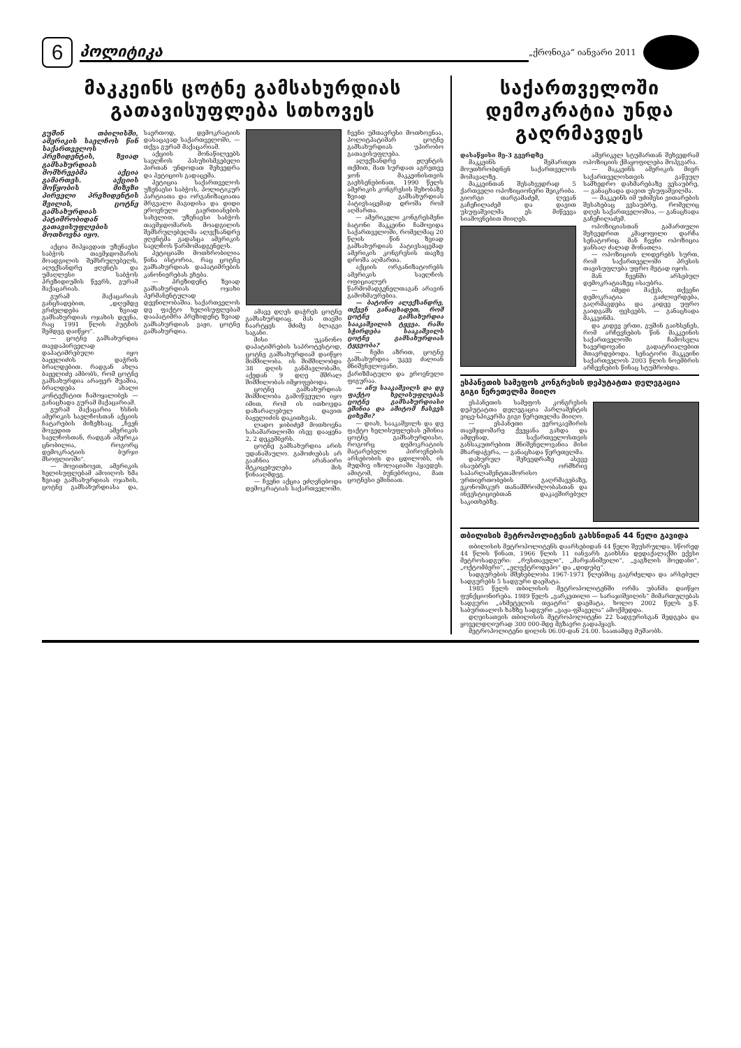6
პოლიტიკა
„ქრონიკა“ იანვარი 2011
მაკკეინს ცოტნე გამსახურდიას გათავისუფლება სთხოვეს
გუშინ თბილისში, ამერიკის საელჩოს წინ საქართველოს პრეზიდენტის, ზვიად გამსახურდიას მომხრეებმა აქცია გამართეს. აქციის მოწყობის მიზეზი პირველი პრეზიდენტის შვილის, ცოტნე გამსახურდიას პატიმრობიდან გათავისუფლების მოთხოვნა იყო.
აქცია მიჰყავდათ უზენაესი საბჭოს თავმჯდომარის მოადგილის შემსრულებელს, ალექსანდრე ჟღენტს და უმაღლესი საბჭოს პრეზიდიუმის წევრს, გურამ მაქაცარიას.
გურამ მაქაცარიას განცხადებით, „დღემდე გრძელდება ზვიად გამსახურდიას ოჯახის დევნა, რაც 1991 წლის პუტჩის შემდეგ დაიწყო“.
— ცოტნე გამსახურდია თავდაპირველად დაპატიმრებული იყო ბაჟელიძის დაჭრის ბრალდებით. რადგან ახლა ბაჟელიძე ამბობს, რომ ცოტნე გამსახურდია არაფერ შუაშია, ბრალდება ახალი კონტექსტით ჩამოყალიბეს — განაცხადა გურამ მაქაცარიამ.
გურამ მაქაცარია ხსნის ამერიკის საელჩოსთან აქციის ჩატარების მიზეზსაც. „ჩვენ მოვედით ამერიკის საელჩოსთან, რადგან ამერიკა ცნობილია, როგორც დემოკრატიის ბურჯი მსოფლიოში“.
— მოვითხოვთ, ამერიკის ხელისუფლებამ ამოიღოს ხმა ზვიად გამსახურდიას ოჯახის, ცოტნე გამსახურდიასა და, საერთოდ, დემოკრატიის დასაცავად საქართველოში, — თქვა გურამ მაქაცარიამ.
აქციის მონაწილეებს საელჩოს პასუხისმგებელი პირთან უნდოდათ შეხვედრა და პეტიციის გადაცემა.
პეტიცია საქართველოს უზენაესი საბჭოს, პოლიტიკურ პარტიათა და ორგანიზაციათა მრგვალი მაგიდისა და დიდი ეროვნული გაერთიანების სახელით, უზენაესი საბჭოს თავმჯდომარის მოადგილის შემსრულებელმა ალექსანდრე ჟღენტმა გადასცა ამერიკის საელჩოს წარმომადგენელს.
პეტიციაში მოთხრობილია წინა ისტორია, რაც ცოტნე გამსახურდიას დაპატიმრების კანონიერებას ეხება.
— პრეზიდენტ ზვიად გამსახურდიას ოჯახი პერმანენტულად დევნილობაშია. საქართველოს დე ფაქტო ხელისუფლებამ დააპატიმრა პრეზიდენტ ზვიად გამსახურდიას ვაჟი, ცოტნე გამსახურდია.
ამავე დღეს დაჭრეს ცოტნე გამსახურდიაც. მას თავში ჩაარტყეს მძიმე ბლაგვი საგანი.
მისი უკანონო დაპატიმრების საპროტესტოდ, ცოტნე გამსახურდიამ დაიწყო შიმშილობა. ის შიმშილობდა 38 დღის განმავლობაში, აქედან 9 დღე მშრალ შიმშილობას იმყოფებოდა.
ცოტნე გამსახურდიას შიმშილობა გამოწვეული იყო იმით, რომ ის ითხოვდა დაზარალებულ დავით ბაჟელიძის დაკითხვას.
ლადო ჯიბიძემ მოთხოვნა სასამართლოში ისევ დააყენა 2, 2 დეკემბერს.
ცოტნე გამსახურდია არის უდანაშაულო. გამოძიებას არ გააჩნია არანაირი მტკიცებულება მის წინააღმდეგ.
— ჩვენი აქცია ეძღვნებოდა დემოკრატიას საქართველოში. ჩვენი უმთავრესი მოთხოვნაა, პოლიტპატიმარ ცოტნე გამსახურდიას უპირობო გათავისუფლება.
ალექსანდრე ჟღენტის თქმით, მათ სურდათ აგრეთვე ჯონ მაკკეინისთვის გაეხსენებინათ, 1990 წელს ამერიკის კონგრესის შეხობაზე ზვიად გამსახურდიას პატივსაცემად დროშა რომ აღმართა.
— ამერიკელი კონგრესმენი ბატონი მაკკეინი ჩამოვიდა საქართველოში, რომელმაც 20 წლის წინ ზვიად გამსახურდიას პატივსაცემად ამერიკის კონგრესის თავზე დროშა აღმართა.
აქციის ორგანიზატორებს ამერიკის საელჩოს ოფიციალურ წარმომადგენელთაგან არავინ გამოხმაურებია.
— ბატონო ალექსანდრე, თქვენ განაცხადეთ, რომ ცოტნე გამსახურდია სააკაშვილის ტყვეა. რაში სჭირდება სააკაშვილს ცოტნე გამსახურდიას ტყვეობა?
— ჩემი აზრით, ცოტნე გამსახურდია უკვე ძალიან მნიშვნელოვანი, ქარიზმატული და ეროვნული ფიგურაა.
— ანუ სააკაშვილს და დე ფაქტო ხელისუფლებას ცოტნე გამსახურდიასი ეშინია და ამიტომ ჩასვეს ციხეში?
— დიახ, სააკაშვილს და დე ფაქტო ხელისუფლებას ეშინია ცოტნე გამსახურდიასი, როგორც დემოკრატიის მატარებელი პიროვნების არსებობის და ცდილობს, ის მუდმივ იზოლაციაში ჰყავდეს. ამიტომ, ბუნებრივია, მათ ცოტნესი ეშინიათ.
საქართველოში დემოკრატია უნდა გაღრმავდეს
დასაწყისი მე-3 გვერდზე
მაკკეინს შემართეთ მოუთხრობდნენ საქართველოს მომავალზე.
მაკკეინთან შესახვედრად 5 ქართველი ოპოზიციონერი შეიკრიბა. გიორგი თარგამაძემ, ლევან გაჩეჩილაძემ და დავით უსუფაშვილმა ეს მიწვევა სიამოვნებით მიიღეს.
ამერიკელ სტუმართან შეხვედრამ ოპოზიციის ქმაყოფილება მოჰგვარა.
— მაკკეინს ამერიკის მიერ საქართველოსთვის გაწეულ სამხედრო დახმარებაზე ვესაუბრე, — განაცხადა დავით უსუფაშვილმა.
— მაკკეინს იმ უძიმესი ვითარების შესახებაც ვესაუბრე, რომელიც დღეს საქართველოშია, — განაცხადა გაჩეჩილაძემ.
ოპოზიციასთან გამართული შეხვედრით კმაყოფილი დარჩა სენატორიც. მან ჩვენი ოპოზიცია ჯანსაღ ძალად მონათლა.
— ოპოზიციის ლიდერებს სურთ, რომ საქართველოში პრესის თავისუფლება უფრო მეტად იყოს.
მან ჩვენში არსებულ დემოკრატიაზეც ისაუბრა.
— იმედი მაქვს, თქვენი დემოკრატია გაძლიერდება, გაღრმავდება და კიდევ უფრო გაიდგამს ფესვებს, — განაცხადა მაკკეინმა.
და კიდევ ერთი, გუშინ გაიხსენეს, რომ არჩევნების წინ მაკკეინის საქართველოში ჩამოსვლა ხავერდოვანი გადატრიალებით მთავრდებოდა. სენატორი მაკკეინი საქართველოს 2003 წლის ნოემბრის არჩევნების წინაც სტუმრობდა.
ესპანეთის სამეფოს კონგრესის დეპუტატთა დელეგაცია გიგი წერეთელმა მიიღო
ესპანეთის სამეფოს კონგრესის დეპუტატთა დელეგაცია პარლამენტის ვიცე-სპიკერმა გიგი წერეთელმა მიიღო.
— ესპანეთი ევროკავშირის თავმჯდომარე ქვეყანა გახდა და ამდენად, საქართველოსთვის განსაკუთრებით მნიშვნელოვანია მისი მხარდაჭერა, — განაცხადა წერეთელმა.
დახურულ შეხვედრაზე ასევე ისაუბრეს ორმხრივ საპარლამენტთაშორისო ურთიერთობების გაღრმავებაზე, ეკონომიკურ თანამშრომლობასთან და ინვესტიციებთან დაკავშირებულ საკითხებზე.
თბილისის მეტროპოლიტენის გახსნიდან 44 წელი გავიდა
თბილისის მეტროპოლიტენს დაარსებიდან 44 წელი შეუსრულდა. სწორედ 44 წლის წინათ, 1966 წლის 11 იანვარს გაიხსნა დედაქალაქში ექვსი მეტროსადგური: „რუსთაველი“, „მარჯანიშვილი“, „ვაგზლის მოედანი“, „ოქტომბერი“, „ელექტროდეპო“ და „დიდუბე“.
სადგურების მშენებლობა 1967-1971 წლებშიც გაგრძელდა და არსებულ სადგურებს 5 სადგური დაემატა.
1985 წელს თბილისის მეტროპოლიტენში ორმა უბანმა დაიწყო ფუნქციონირება. 1989 წელს „ვარკეთილი — სარაჯიშვილის“ მიმართულებას სადგური „ახმეტელის თეატრი“ დაემატა, ხოლო 2002 წელს ე.წ. საბურთალოს ხაზზე სადგური „ვაჟა-ფშაველა“ ამოქმედდა.
დღეისათვის თბილისის მეტროპოლიტენი 22 სადგურისგან შედგება და ყოველდღიურად 300 000-მდე მგზავრი გადაჰყავს.
მეტროპოლიტენი დილის 06.00-დან 24.00. საათამდე მუშაობს.